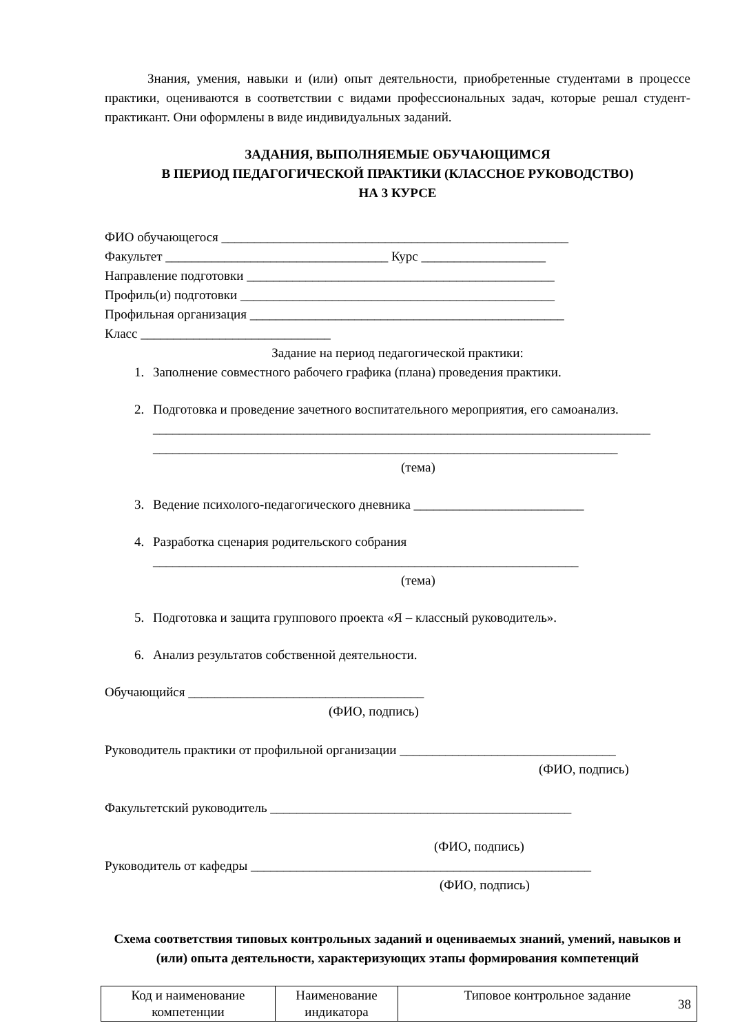Знания, умения, навыки и (или) опыт деятельности, приобретенные студентами в процессе практики, оцениваются в соответствии с видами профессиональных задач, которые решал студент-практикант. Они оформлены в виде индивидуальных заданий.
ЗАДАНИЯ, ВЫПОЛНЯЕМЫЕ ОБУЧАЮЩИМСЯ
В ПЕРИОД ПЕДАГОГИЧЕСКОЙ ПРАКТИКИ (КЛАССНОЕ РУКОВОДСТВО)
НА 3 КУРСЕ
ФИО обучающегося _____________________________________________________
Факультет __________________________________ Курс ___________________
Направление подготовки _______________________________________________
Профиль(и) подготовки ________________________________________________
Профильная организация ________________________________________________
Класс _____________________________
Задание на период педагогической практики:
1. Заполнение совместного рабочего графика (плана) проведения практики.
2. Подготовка и проведение зачетного воспитательного мероприятия, его самоанализ. ____________________________________________________________________________ _______________________________________________________________________
(тема)
3. Ведение психолого-педагогического дневника __________________________
4. Разработка сценария родительского собрания
_________________________________________________________________
(тема)
5. Подготовка и защита группового проекта «Я – классный руководитель».
6. Анализ результатов собственной деятельности.
Обучающийся ____________________________________
(ФИО, подпись)
Руководитель практики от профильной организации _________________________________
(ФИО, подпись)
Факультетский руководитель ______________________________________________
(ФИО, подпись)
Руководитель от кафедры ____________________________________________________
(ФИО, подпись)
Схема соответствия типовых контрольных заданий и оцениваемых знаний, умений, навыков и (или) опыта деятельности, характеризующих этапы формирования компетенций
| Код и наименование компетенции | Наименование индикатора | Типовое контрольное задание |
38